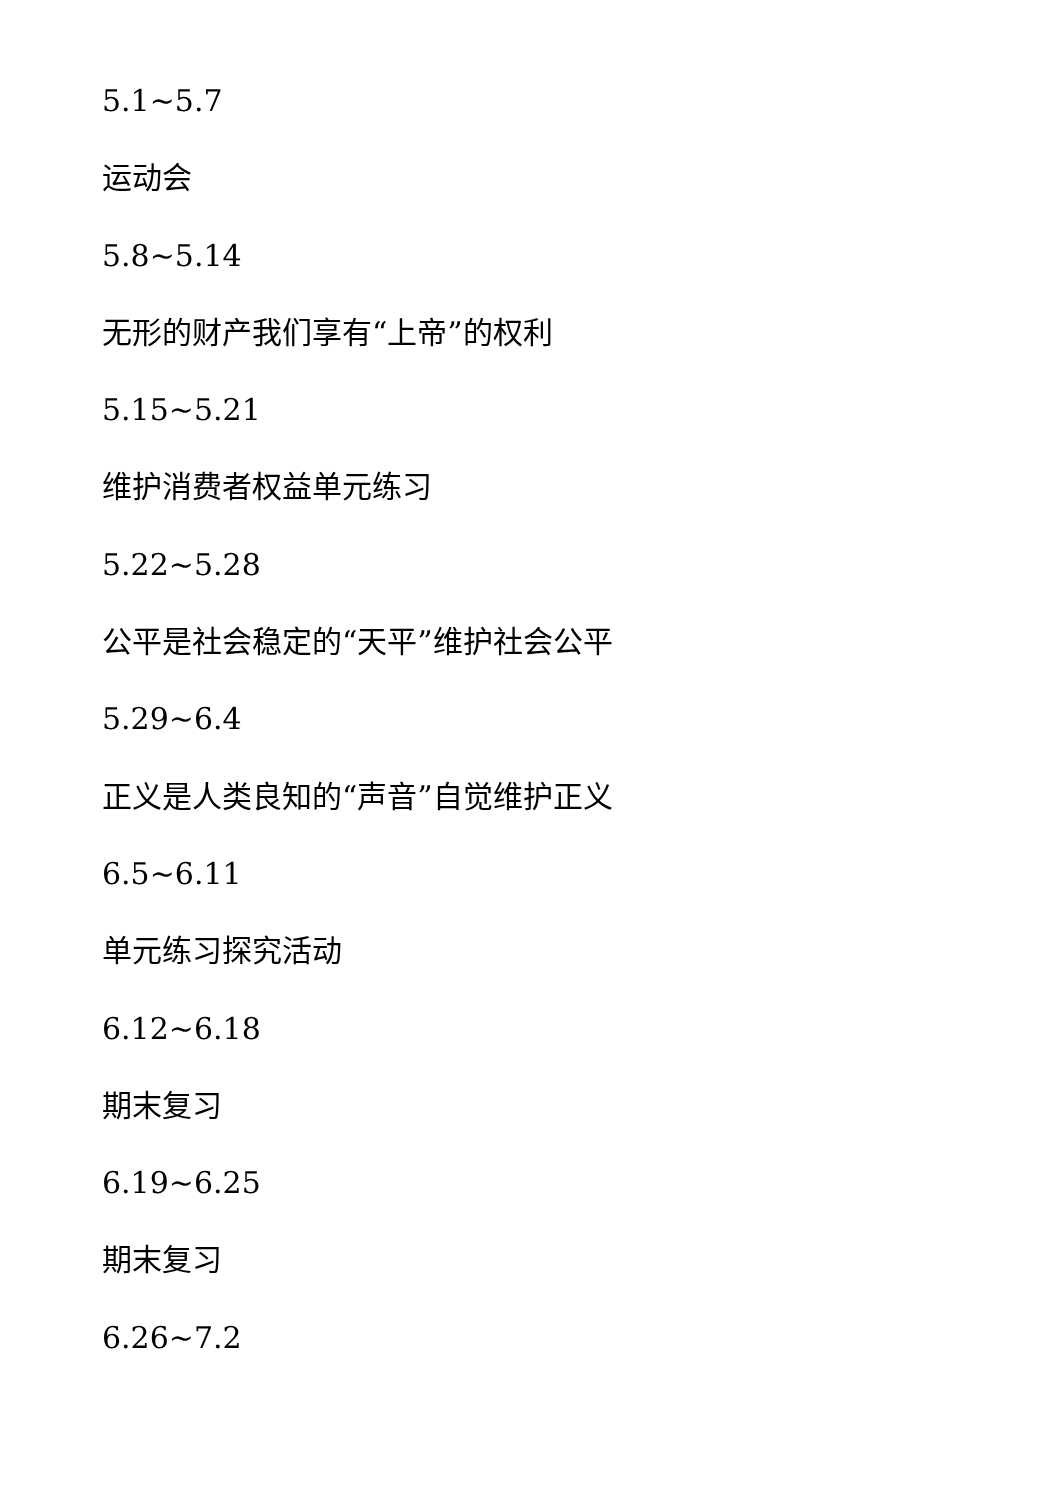5.1~5.7
运动会
5.8~5.14
无形的财产我们享有“上帝”的权利
5.15~5.21
维护消费者权益单元练习
5.22~5.28
公平是社会稳定的“天平”维护社会公平
5.29~6.4
正义是人类良知的“声音”自觉维护正义
6.5~6.11
单元练习探究活动
6.12~6.18
期末复习
6.19~6.25
期末复习
6.26~7.2